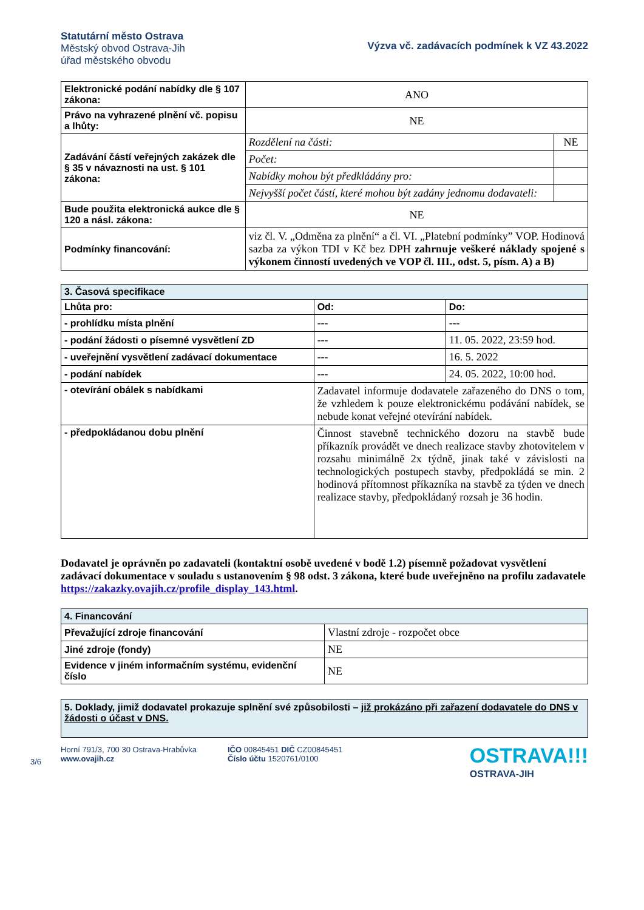Statutární město Ostrava
Městský obvod Ostrava-Jih
úřad městského obvodu
Výzva vč. zadávacích podmínek k VZ 43.2022
| Elektronické podání nabídky dle § 107 zákona: | ANO | |
| Právo na vyhrazené plnění vč. popisu a lhůty: | NE | |
| Zadávání částí veřejných zakázek dle § 35 v návaznosti na ust. § 101 zákona: | Rozdělení na části: | NE |
| | Počet: | |
| | Nabídky mohou být předkládány pro: | |
| | Nejvyšší počet částí, které mohou být zadány jednomu dodavateli: | |
| Bude použita elektronická aukce dle § 120 a násl. zákona: | NE | |
| Podmínky financování: | viz čl. V. „Odměna za plnění“ a čl. VI. „Platební podmínky” VOP. Hodinová sazba za výkon TDI v Kč bez DPH zahrnuje veškeré náklady spojené s výkonem činností uvedených ve VOP čl. III., odst. 5, písm. A) a B) | |
| 3. Časová specifikace | | |
| Lhůta pro: | Od: | Do: |
| - prohlídku místa plnění | --- | --- |
| - podání žádosti o písemné vysvětlení ZD | --- | 11. 05. 2022, 23:59 hod. |
| - uveřejnění vysvětlení zadávací dokumentace | --- | 16. 5. 2022 |
| - podání nabídek | --- | 24. 05. 2022, 10:00 hod. |
| - otevírání obálek s nabídkami | Zadavatel informuje dodavatele zařazeného do DNS o tom, že vzhledem k pouze elektronickému podávání nabídek, se nebude konat veřejné otevírání nabídek. | |
| - předpokládanou dobu plnění | Činnost stavebně technického dozoru na stavbě bude příkazník provádět ve dnech realizace stavby zhotovitelem v rozsahu minimálně 2x týdně, jinak také v závislosti na technologických postupech stavby, předpokládá se min. 2 hodinová přítomnost příkazníka na stavbě za týden ve dnech realizace stavby, předpokládaný rozsah je 36 hodin. | |
Dodavatel je oprávněn po zadavateli (kontaktní osobě uvedené v bodě 1.2) písemně požadovat vysvětlení zadávací dokumentace v souladu s ustanovením § 98 odst. 3 zákona, které bude uveřejněno na profilu zadavatele https://zakazky.ovajih.cz/profile_display_143.html.
| 4. Financování | |
| Převažující zdroje financování | Vlastní zdroje - rozpočet obce |
| Jiné zdroje (fondy) | NE |
| Evidence v jiném informačním systému, evidenční číslo | NE |
5. Doklady, jimiž dodavatel prokazuje splnění své způsobilosti – již prokázáno při zařazení dodavatele do DNS v žádosti o účast v DNS.
3/6
Horní 791/3, 700 30 Ostrava-Hrabůvka
www.ovajih.cz
IČO 00845451 DIČ CZ00845451
Číslo účtu 1520761/0100
OSTRAVA!!!
OSTRAVA-JIH